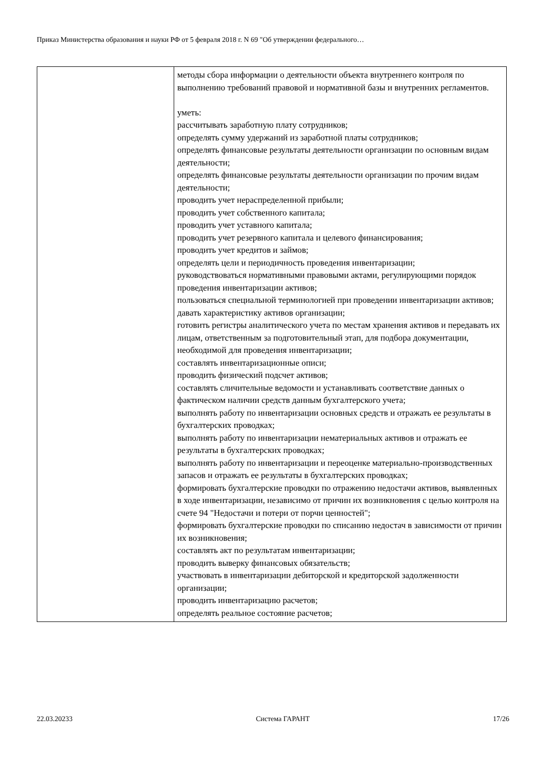Приказ Министерства образования и науки РФ от 5 февраля 2018 г. N 69 "Об утверждении федерального…
| | методы сбора информации о деятельности объекта внутреннего контроля по выполнению требований правовой и нормативной базы и внутренних регламентов. уметь: рассчитывать заработную плату сотрудников; определять сумму удержаний из заработной платы сотрудников; определять финансовые результаты деятельности организации по основным видам деятельности; определять финансовые результаты деятельности организации по прочим видам деятельности; проводить учет нераспределенной прибыли; проводить учет собственного капитала; проводить учет уставного капитала; проводить учет резервного капитала и целевого финансирования; проводить учет кредитов и займов; определять цели и периодичность проведения инвентаризации; руководствоваться нормативными правовыми актами, регулирующими порядок проведения инвентаризации активов; пользоваться специальной терминологией при проведении инвентаризации активов; давать характеристику активов организации; готовить регистры аналитического учета по местам хранения активов и передавать их лицам, ответственным за подготовительный этап, для подбора документации, необходимой для проведения инвентаризации; составлять инвентаризационные описи; проводить физический подсчет активов; составлять сличительные ведомости и устанавливать соответствие данных о фактическом наличии средств данным бухгалтерского учета; выполнять работу по инвентаризации основных средств и отражать ее результаты в бухгалтерских проводках; выполнять работу по инвентаризации нематериальных активов и отражать ее результаты в бухгалтерских проводках; выполнять работу по инвентаризации и переоценке материально-производственных запасов и отражать ее результаты в бухгалтерских проводках; формировать бухгалтерские проводки по отражению недостачи активов, выявленных в ходе инвентаризации, независимо от причин их возникновения с целью контроля на счете 94 "Недостачи и потери от порчи ценностей"; формировать бухгалтерские проводки по списанию недостач в зависимости от причин их возникновения; составлять акт по результатам инвентаризации; проводить выверку финансовых обязательств; участвовать в инвентаризации дебиторской и кредиторской задолженности организации; проводить инвентаризацию расчетов; определять реальное состояние расчетов; |
22.03.20233 Система ГАРАНТ 17/26